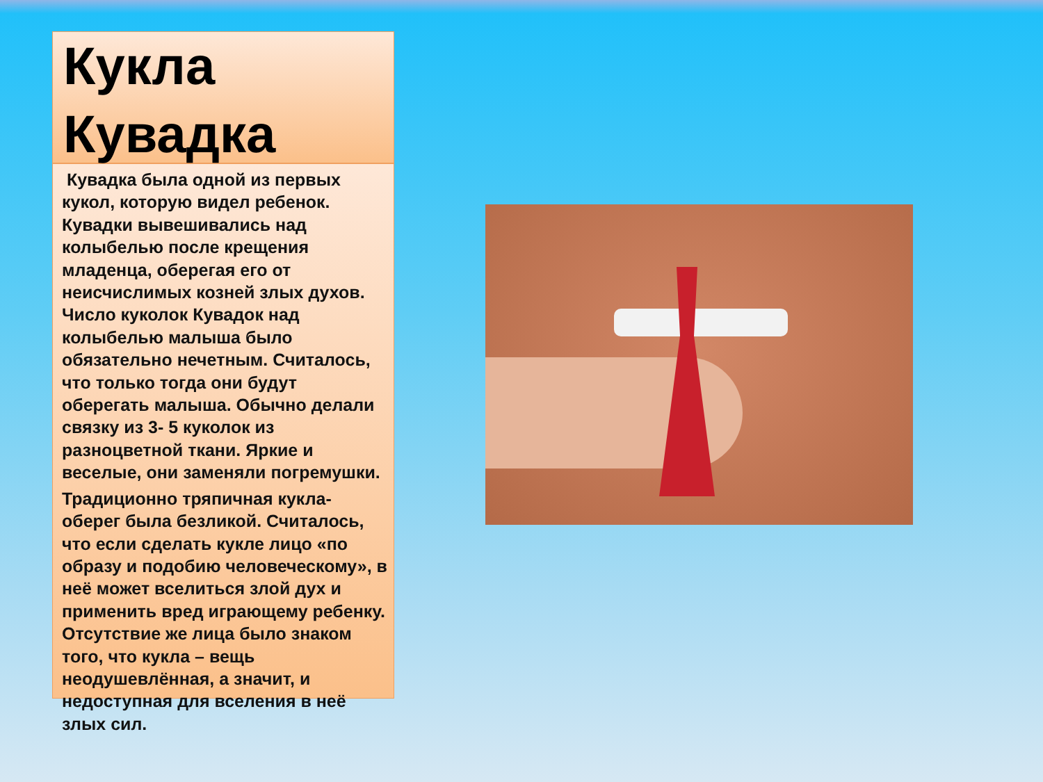Кукла Кувадка
Кувадка была одной из первых кукол, которую видел ребенок. Кувадки вывешивались над колыбелью после крещения младенца, оберегая его от неисчислимых козней злых духов. Число куколок Кувадок над колыбелью малыша было обязательно нечетным. Считалось, что только тогда они будут оберегать малыша. Обычно делали связку из 3- 5 куколок из разноцветной ткани. Яркие и веселые, они заменяли погремушки.
Традиционно тряпичная кукла-оберег была безликой. Считалось, что если сделать кукле лицо «по образу и подобию человеческому», в неё может вселиться злой дух и применить вред играющему ребенку. Отсутствие же лица было знаком того, что кукла – вещь неодушевлённая, а значит, и недоступная для вселения в неё злых сил.